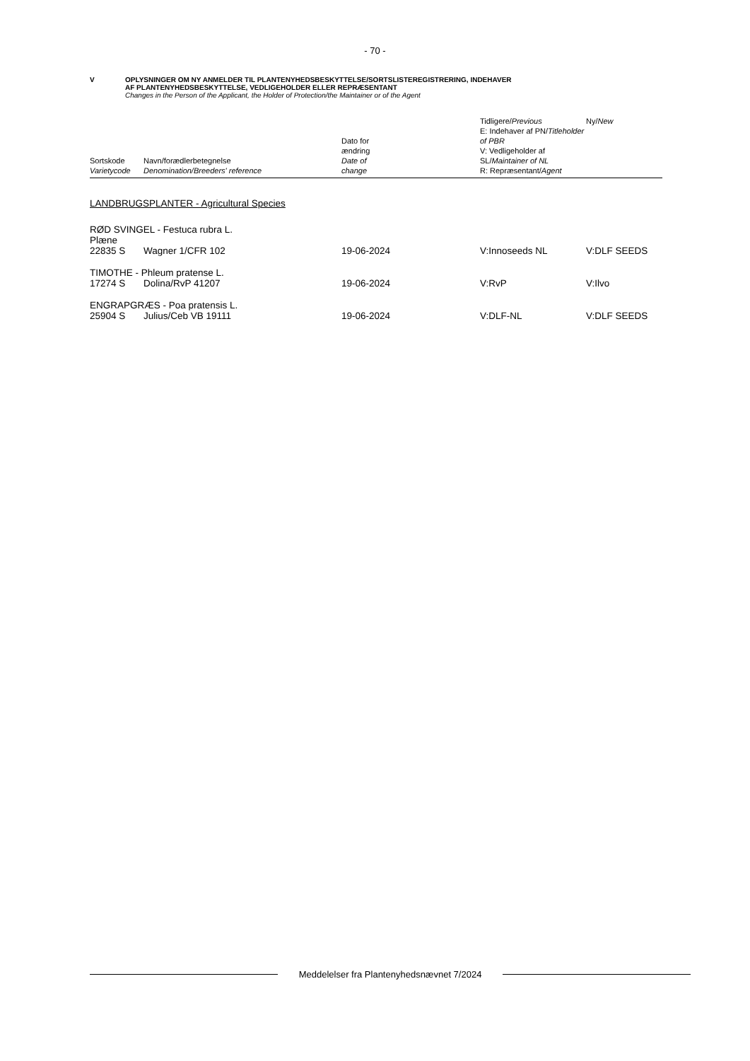- 70 -
V OPLYSNINGER OM NY ANMELDER TIL PLANTENYHEDSBESKYTTELSE/SORTSLISTEREGISTRERING, INDEHAVER
AF PLANTENYHEDSBESKYTTELSE, VEDLIGEHOLDER ELLER REPRÆSENTANT
Changes in the Person of the Applicant, the Holder of Protection/the Maintainer or of the Agent
| Sortskode Varietycode | Navn/forædlerbetegnelse Denomination/Breeders' reference | Dato for ændring Date of change | Tidligere/ Previous E: Indehaver af PN/ Titleholder of PBR V: Vedligeholder af SL/ Maintainer of NL R: Repræsentant/ Agent | Ny/ New |
| --- | --- | --- | --- | --- |
| LANDBRUGSPLANTER - Agricultural Species | | | | |
| RØD SVINGEL - Festuca rubra L. Plæne | | | | |
| 22835 S | Wagner 1/CFR 102 | 19-06-2024 | V:Innoseeds NL | V:DLF SEEDS |
| TIMOTHE - Phleum pratense L. | | | | |
| 17274 S | Dolina/RvP 41207 | 19-06-2024 | V:RvP | V:Ilvo |
| ENGRAPGRÆS - Poa pratensis L. | | | | |
| 25904 S | Julius/Ceb VB 19111 | 19-06-2024 | V:DLF-NL | V:DLF SEEDS |
Meddelelser fra Plantenyhedsnævnet 7/2024